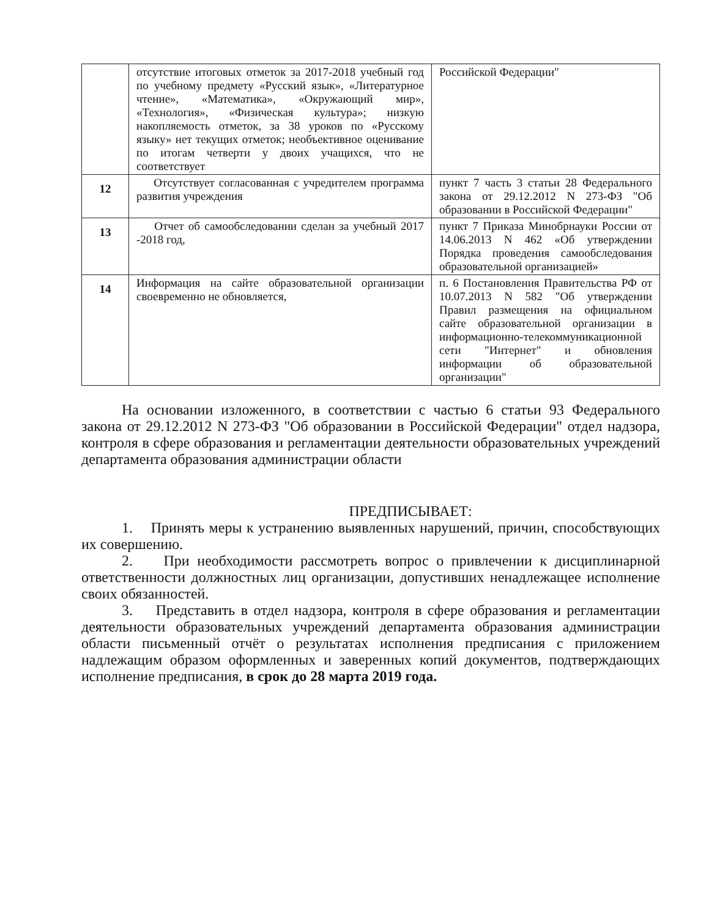| | отсутствие итоговых отметок за 2017-2018 учебный год по учебному предмету «Русский язык», «Литературное чтение», «Математика», «Окружающий мир», «Технология», «Физическая культура»; низкую накопляемость отметок, за 38 уроков по «Русскому языку» нет текущих отметок; необъективное оценивание по итогам четверти у двоих учащихся, что не соответствует | Российской Федерации" |
| 12 | Отсутствует согласованная с учредителем программа развития учреждения | пункт 7 часть 3 статьи 28 Федерального закона от 29.12.2012 N 273-ФЗ "Об образовании в Российской Федерации" |
| 13 | Отчет об самообследовании сделан за учебный 2017 -2018 год, | пункт 7 Приказа Минобрнауки России от 14.06.2013 N 462 «Об утверждении Порядка проведения самообследования образовательной организацией» |
| 14 | Информация на сайте образовательной организации своевременно не обновляется, | п. 6 Постановления Правительства РФ от 10.07.2013 N 582 "Об утверждении Правил размещения на официальном сайте образовательной организации в информационно-телекоммуникационной сети "Интернет" и обновления информации об образовательной организации" |
На основании изложенного, в соответствии с частью 6 статьи 93 Федерального закона от 29.12.2012 N 273-ФЗ "Об образовании в Российской Федерации" отдел надзора, контроля в сфере образования и регламентации деятельности образовательных учреждений департамента образования администрации области
ПРЕДПИСЫВАЕТ:
1. Принять меры к устранению выявленных нарушений, причин, способствующих их совершению.
2. При необходимости рассмотреть вопрос о привлечении к дисциплинарной ответственности должностных лиц организации, допустивших ненадлежащее исполнение своих обязанностей.
3. Представить в отдел надзора, контроля в сфере образования и регламентации деятельности образовательных учреждений департамента образования администрации области письменный отчёт о результатах исполнения предписания с приложением надлежащим образом оформленных и заверенных копий документов, подтверждающих исполнение предписания, в срок до 28 марта 2019 года.